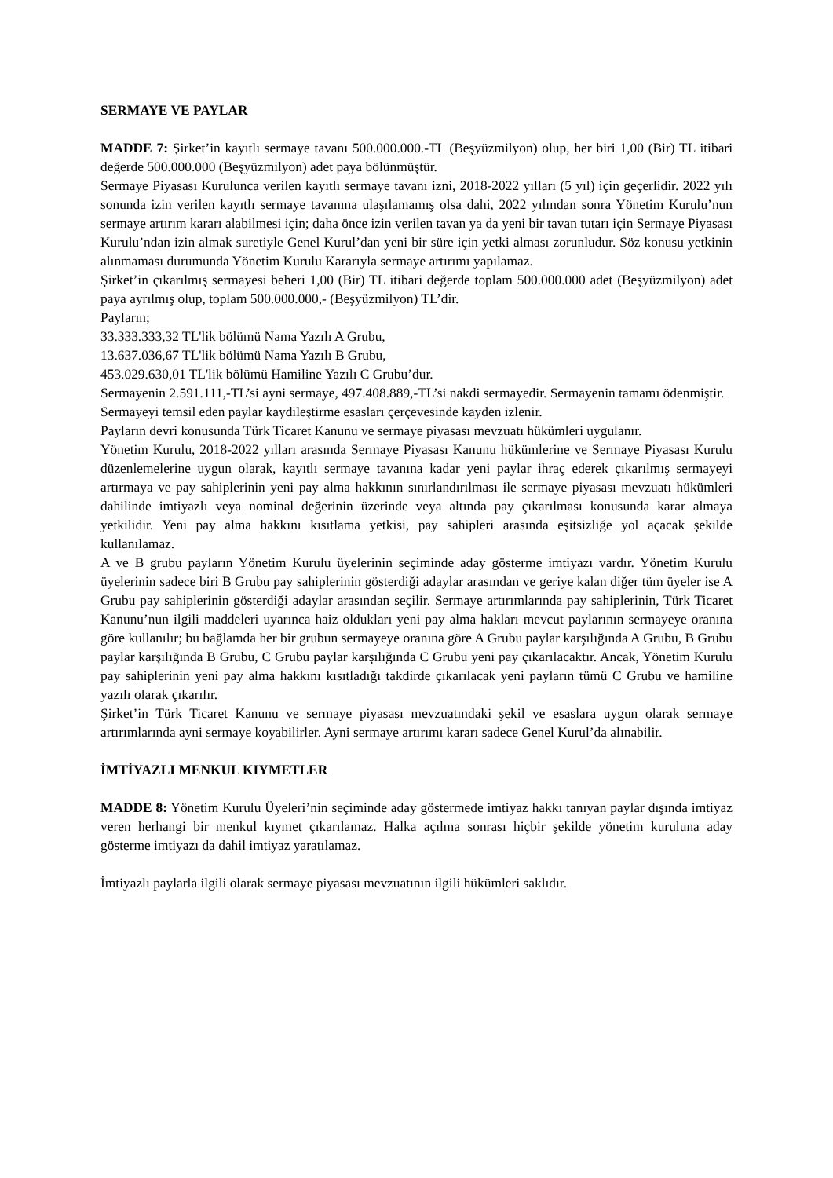SERMAYE VE PAYLAR
MADDE 7: Şirket’in kayıtlı sermaye tavanı 500.000.000.-TL (Beşyüzmilyon) olup, her biri 1,00 (Bir) TL itibari değerde 500.000.000 (Beşyüzmilyon) adet paya bölünmüştür.
Sermaye Piyasası Kurulunca verilen kayıtlı sermaye tavanı izni, 2018-2022 yılları (5 yıl) için geçerlidir. 2022 yılı sonunda izin verilen kayıtlı sermaye tavanına ulaşılamamış olsa dahi, 2022 yılından sonra Yönetim Kurulu’nun sermaye artırım kararı alabilmesi için; daha önce izin verilen tavan ya da yeni bir tavan tutarı için Sermaye Piyasası Kurulu’ndan izin almak suretiyle Genel Kurul’dan yeni bir süre için yetki alması zorunludur. Söz konusu yetkinin alınmaması durumunda Yönetim Kurulu Kararıyla sermaye artırımı yapılamaz.
Şirket’in çıkarılmış sermayesi beheri 1,00 (Bir) TL itibari değerde toplam 500.000.000 adet (Beşyüzmilyon) adet paya ayrılmış olup, toplam 500.000.000,- (Beşyüzmilyon) TL’dir.
Payların;
33.333.333,32 TL'lik bölümü Nama Yazılı A Grubu,
13.637.036,67 TL'lik bölümü Nama Yazılı B Grubu,
453.029.630,01 TL'lik bölümü Hamiline Yazılı C Grubu’dur.
Sermayenin 2.591.111,-TL’si ayni sermaye, 497.408.889,-TL’si nakdi sermayedir. Sermayenin tamamı ödenmiştir.
Sermayeyi temsil eden paylar kaydileştirme esasları çerçevesinde kayden izlenir.
Payların devri konusunda Türk Ticaret Kanunu ve sermaye piyasası mevzuatı hükümleri uygulanır.
Yönetim Kurulu, 2018-2022 yılları arasında Sermaye Piyasası Kanunu hükümlerine ve Sermaye Piyasası Kurulu düzenlemelerine uygun olarak, kayıtlı sermaye tavanına kadar yeni paylar ihraç ederek çıkarılmış sermayeyi artırmaya ve pay sahiplerinin yeni pay alma hakkının sınırlandırılması ile sermaye piyasası mevzuatı hükümleri dahilinde imtiyazlı veya nominal değerinin üzerinde veya altında pay çıkarılması konusunda karar almaya yetkilidir. Yeni pay alma hakkını kısıtlama yetkisi, pay sahipleri arasında eşitsizliğe yol açacak şekilde kullanılamaz.
A ve B grubu payların Yönetim Kurulu üyelerinin seçiminde aday gösterme imtiyazı vardır. Yönetim Kurulu üyelerinin sadece biri B Grubu pay sahiplerinin gösterdiği adaylar arasından ve geriye kalan diğer tüm üyeler ise A Grubu pay sahiplerinin gösterdiği adaylar arasından seçilir. Sermaye artırımlarında pay sahiplerinin, Türk Ticaret Kanunu’nun ilgili maddeleri uyarınca haiz oldukları yeni pay alma hakları mevcut paylarının sermayeye oranına göre kullanılır; bu bağlamda her bir grubun sermayeye oranına göre A Grubu paylar karşılığında A Grubu, B Grubu paylar karşılığında B Grubu, C Grubu paylar karşılığında C Grubu yeni pay çıkarılacaktır. Ancak, Yönetim Kurulu pay sahiplerinin yeni pay alma hakkını kısıtladığı takdirde çıkarılacak yeni payların tümü C Grubu ve hamiline yazılı olarak çıkarılır.
Şirket’in Türk Ticaret Kanunu ve sermaye piyasası mevzuatındaki şekil ve esaslara uygun olarak sermaye artırımlarında ayni sermaye koyabilirler. Ayni sermaye artırımı kararı sadece Genel Kurul’da alınabilir.
İMTİYAZLI MENKUL KIYMETLER
MADDE 8: Yönetim Kurulu Üyeleri’nin seçiminde aday göstermede imtiyaz hakkı tanıyan paylar dışında imtiyaz veren herhangi bir menkul kıymet çıkarılamaz. Halka açılma sonrası hiçbir şekilde yönetim kuruluna aday gösterme imtiyazı da dahil imtiyaz yaratılamaz.
İmtiyazlı paylarla ilgili olarak sermaye piyasası mevzuatının ilgili hükümleri saklıdır.